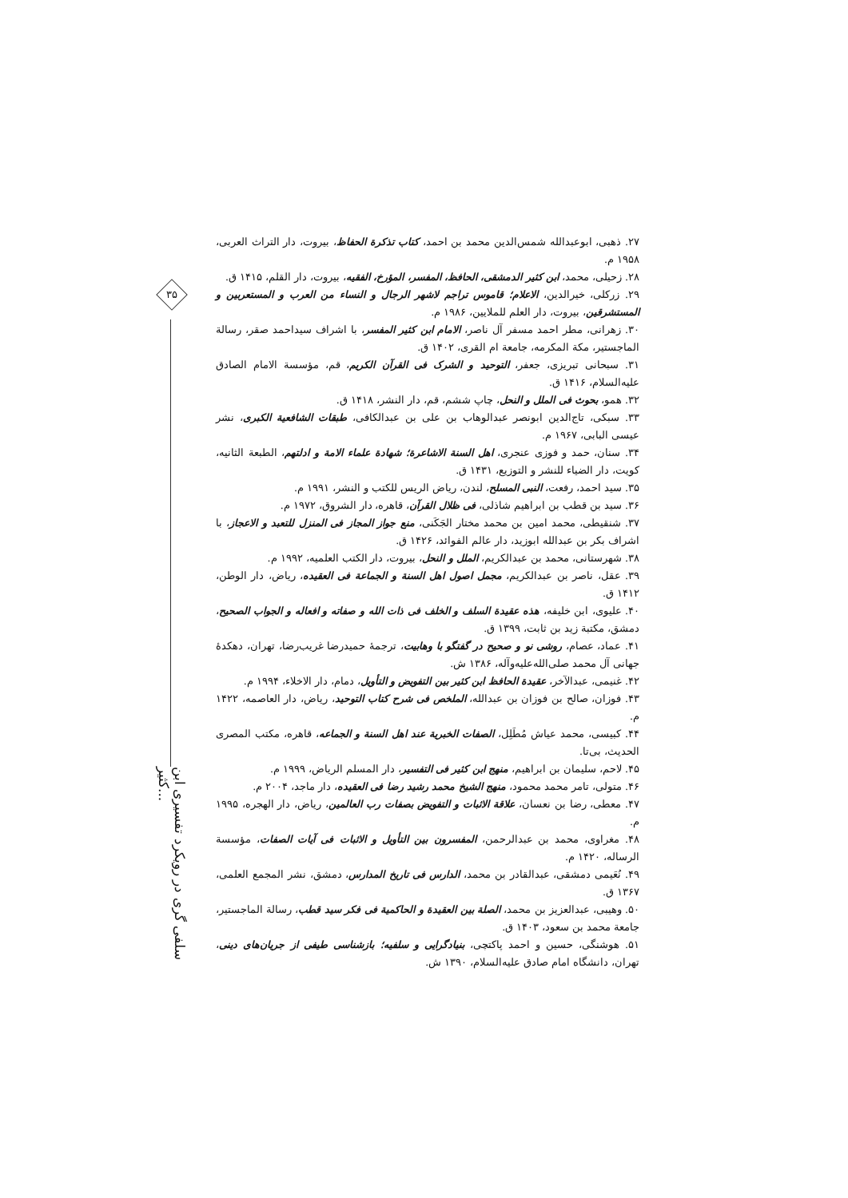۳۵
سلفی گری در رویکرد تفسیری ابن کثیر...
۲۷. ذهبی، ابوعبدالله شمس‌الدین محمد بن احمد، کتاب تذکرة الحفاظ، بیروت، دار التراث العربی، ۱۹۵۸ م.
۲۸. زحیلی، محمد، ابن کثیر الدمشقی، الحافظ، المفسر، المؤرخ، الفقیه، بیروت، دار القلم، ۱۴۱۵ ق.
۲۹. زرکلی، خیرالدین، الاعلام؛ قاموس تراجم لاشهر الرجال و النساء من العرب و المستعربین و المستشرقین، بیروت، دار العلم للملایین، ۱۹۸۶ م.
۳۰. زهرانی، مطر احمد مسفر آل ناصر، الامام ابن کثیر المفسر، با اشراف سیداحمد صقر، رسالة الماجستیر، مکة المکرمه، جامعة ام القری، ۱۴۰۲ ق.
۳۱. سبحانی تبریزی، جعفر، التوحید و الشرک فی القرآن الکریم، قم، مؤسسة الامام الصادق علیه‌السلام، ۱۴۱۶ ق.
۳۲. همو، بحوث فی الملل و النحل، چاپ ششم، قم، دار النشر، ۱۴۱۸ ق.
۳۳. سبکی، تاج‌الدین ابونصر عبدالوهاب بن علی بن عبدالکافی، طبقات الشافعیة الکبری، نشر عیسی البابی، ۱۹۶۷ م.
۳۴. سنان، حمد و فوزی عنجری، اهل السنة الاشاعرة؛ شهادة علماء الامة و ادلتهم، الطبعة الثانیه، کویت، دار الضیاء للنشر و التوزیع، ۱۴۳۱ ق.
۳۵. سید احمد، رفعت، النبی المسلح، لندن، ریاض الریس للکتب و النشر، ۱۹۹۱ م.
۳۶. سید بن قطب بن ابراهیم شاذلی، فی ظلال القرآن، قاهره، دار الشروق، ۱۹۷۲ م.
۳۷. شنقیطی، محمد امین بن محمد مختار الجَکَنی، منع جواز المجاز فی المنزل للتعبد و الاعجاز، با اشراف بکر بن عبدالله ابوزید، دار عالم الفوائد، ۱۴۲۶ ق.
۳۸. شهرستانی، محمد بن عبدالکریم، الملل و النحل، بیروت، دار الکتب العلمیه، ۱۹۹۲ م.
۳۹. عقل، ناصر بن عبدالکریم، مجمل اصول اهل السنة و الجماعة فی العقیده، ریاض، دار الوطن، ۱۴۱۲ ق.
۴۰. علیوی، ابن خلیفه، هذه عقیدة السلف و الخلف فی ذات الله و صفاته و افعاله و الجواب الصحیح، دمشق، مکتبة زید بن ثابت، ۱۳۹۹ ق.
۴۱. عماد، عصام، روشی نو و صحیح در گفتگو با وهابیت، ترجمهٔ حمیدرضا غریب‌رضا، تهران، دهکدهٔ جهانی آل محمد صلی‌الله‌علیه‌وآله، ۱۳۸۶ ش.
۴۲. غنیمی، عبدالآخر، عقیدة الحافظ ابن کثیر بین التفویض و التأویل، دمام، دار الاخلاء، ۱۹۹۴ م.
۴۳. فوزان، صالح بن فوزان بن عبدالله، الملخص فی شرح کتاب التوحید، ریاض، دار العاصمه، ۱۴۲۲ م.
۴۴. کبیسی، محمد عیاش مُطَلِل، الصفات الخبریة عند اهل السنة و الجماعه، قاهره، مکتب المصری الحدیث، بی‌تا.
۴۵. لاحم، سلیمان بن ابراهیم، منهج ابن کثیر فی التفسیر، دار المسلم الریاض، ۱۹۹۹ م.
۴۶. متولی، تامر محمد محمود، منهج الشیخ محمد رشید رضا فی العقیده، دار ماجد، ۲۰۰۴ م.
۴۷. معطی، رضا بن نعسان، علاقة الاثبات و التفویض بصفات رب العالمین، ریاض، دار الهجره، ۱۹۹۵ م.
۴۸. مغراوی، محمد بن عبدالرحمن، المفسرون بین التأویل و الاثبات فی آیات الصفات، مؤسسة الرساله، ۱۴۲۰ م.
۴۹. نُعَیمی دمشقی، عبدالقادر بن محمد، الدارس فی تاریخ المدارس، دمشق، نشر المجمع العلمی، ۱۳۶۷ ق.
۵۰. وهیبی، عبدالعزیز بن محمد، الصلة بین العقیدة و الحاکمیة فی فکر سید قطب، رسالة الماجستیر، جامعة محمد بن سعود، ۱۴۰۳ ق.
۵۱. هوشنگی، حسین و احمد پاکتچی، بنیادگرایی و سلفیه؛ بازشناسی طیفی از جریان‌های دینی، تهران، دانشگاه امام صادق علیه‌السلام، ۱۳۹۰ ش.